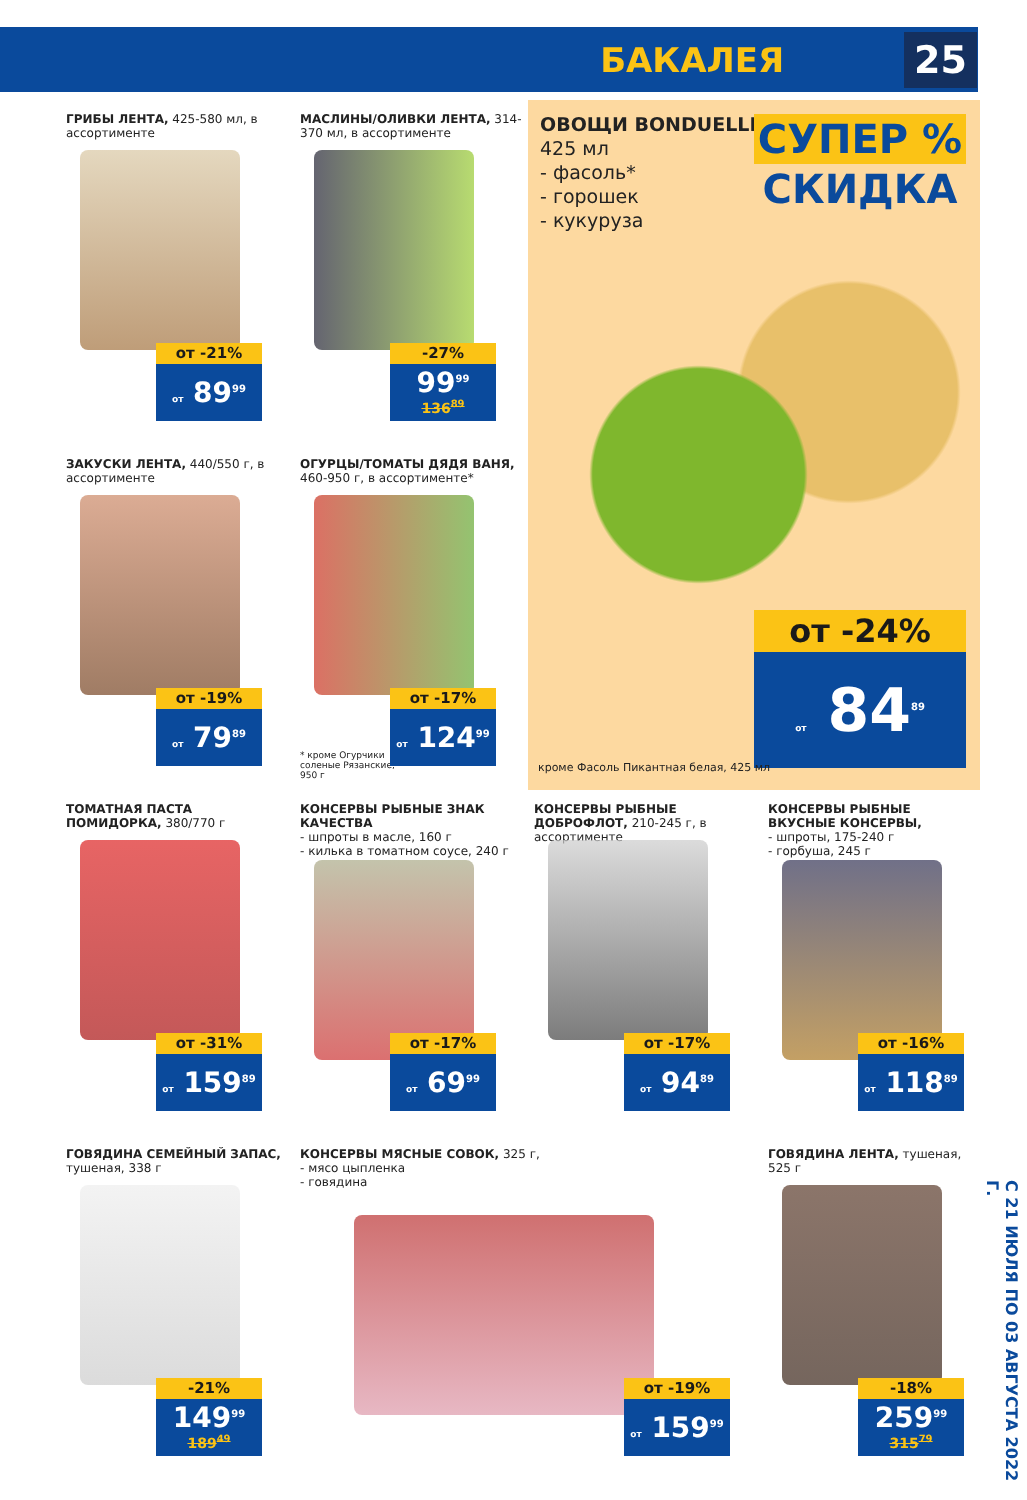БАКАЛЕЯ 25
ГРИБЫ ЛЕНТА, 425-580 мл, в ассортименте
от -21%
от 89<sup>99</sup>
МАСЛИНЫ/ОЛИВКИ ЛЕНТА, 314-370 мл, в ассортименте
-27%
99<sup>99</sup>
136<sup>89</sup>
ОВОЩИ BONDUELLE,
425 мл
- фасоль*
- горошек
- кукуруза
СУПЕР %
СКИДКА
от -24%
от 84<sup>89</sup>
кроме Фасоль Пикантная белая, 425 мл
ЗАКУСКИ ЛЕНТА, 440/550 г, в ассортименте
от -19%
от 79<sup>89</sup>
ОГУРЦЫ/ТОМАТЫ ДЯДЯ ВАНЯ, 460-950 г, в ассортименте*
* кроме Огурчики
соленые Рязанские,
950 г
от -17%
от 124<sup>99</sup>
ТОМАТНАЯ ПАСТА ПОМИДОРКА, 380/770 г
от -31%
от 159<sup>89</sup>
КОНСЕРВЫ РЫБНЫЕ ЗНАК КАЧЕСТВА
- шпроты в масле, 160 г
- килька в томатном соусе, 240 г
от -17%
от 69<sup>99</sup>
КОНСЕРВЫ РЫБНЫЕ ДОБРОФЛОТ, 210-245 г, в ассортименте
от -17%
от 94<sup>89</sup>
КОНСЕРВЫ РЫБНЫЕ ВКУСНЫЕ КОНСЕРВЫ,
- шпроты, 175-240 г
- горбуша, 245 г
от -16%
от 118<sup>89</sup>
ГОВЯДИНА СЕМЕЙНЫЙ ЗАПАС, тушеная, 338 г
-21%
149<sup>99</sup>
189<sup>49</sup>
КОНСЕРВЫ МЯСНЫЕ СОВОК, 325 г,
- мясо цыпленка
- говядина
от -19%
от 159<sup>99</sup>
ГОВЯДИНА ЛЕНТА, тушеная, 525 г
-18%
259<sup>99</sup>
315<sup>79</sup>
С 21 ИЮЛЯ ПО 03 АВГУСТА 2022 Г.